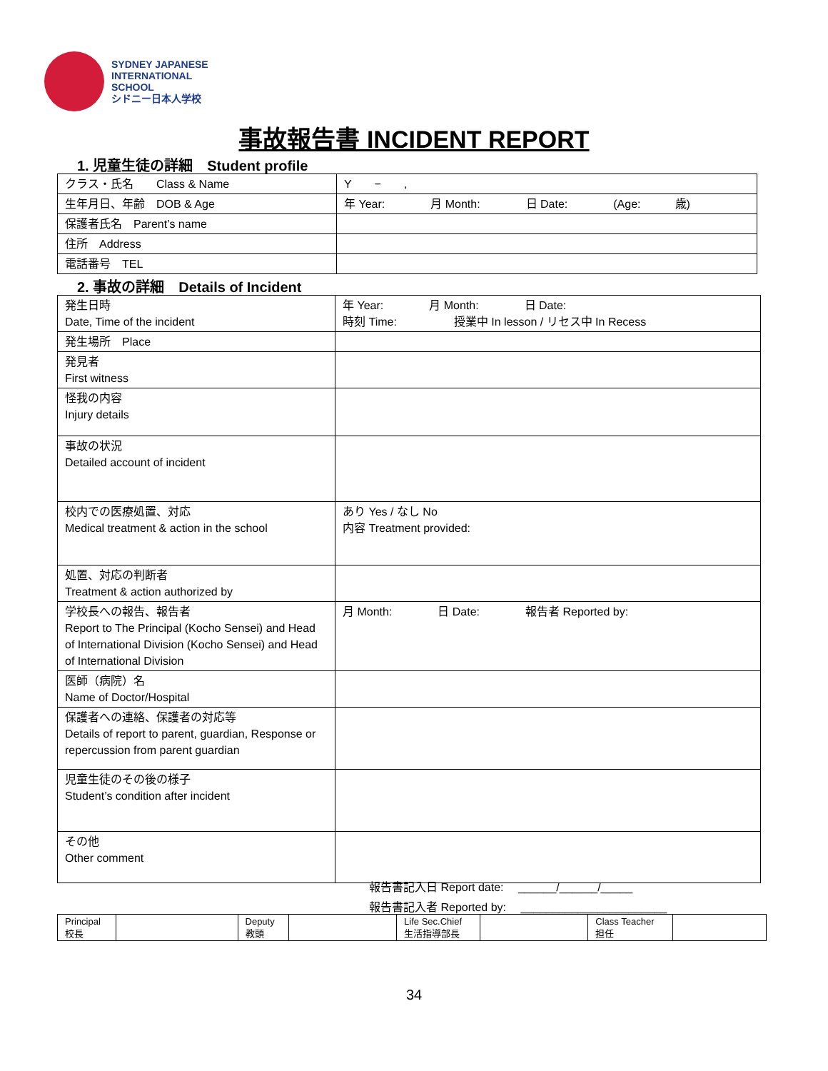SYDNEY JAPANESE
INTERNATIONAL
SCHOOL
シドニー日本人学校
事故報告書 INCIDENT REPORT
1. 児童生徒の詳細　Student profile
| クラス・氏名 Class & Name | Y − , |
| 生年月日、年齢 DOB & Age | 年 Year: 月 Month: 日 Date: (Age: 歳) |
| 保護者氏名 Parent’s name | |
| 住所 Address | |
| 電話番号 TEL | |
2. 事故の詳細　Details of Incident
| 発生日時 Date, Time of the incident | 年 Year: 月 Month: 日 Date: 時刻 Time: 授業中 In lesson / リセス中 In Recess |
| 発生場所 Place | |
| 発見者 First witness | |
| 怪我の内容 Injury details | |
| 事故の状況 Detailed account of incident | |
| 校内での医療処置、対応 Medical treatment & action in the school | あり Yes / なし No 内容 Treatment provided: |
| 処置、対応の判断者 Treatment & action authorized by | |
| 学校長への報告、報告者 Report to The Principal (Kocho Sensei) and Head of International Division (Kocho Sensei) and Head of International Division | 月 Month: 日 Date: 報告者 Reported by: |
| 医師（病院）名 Name of Doctor/Hospital | |
| 保護者への連絡、保護者の対応等 Details of report to parent, guardian, Response or repercussion from parent guardian | |
| 児童生徒のその後の様子 Student’s condition after incident | |
| その他 Other comment | |
報告書記入日 Report date:　 ______/______/_____
報告書記入者 Reported by:　 _______________________
| Principal 校長 | | Deputy 教頭 | | Life Sec.Chief 生活指導部長 | | Class Teacher 担任 | |
34